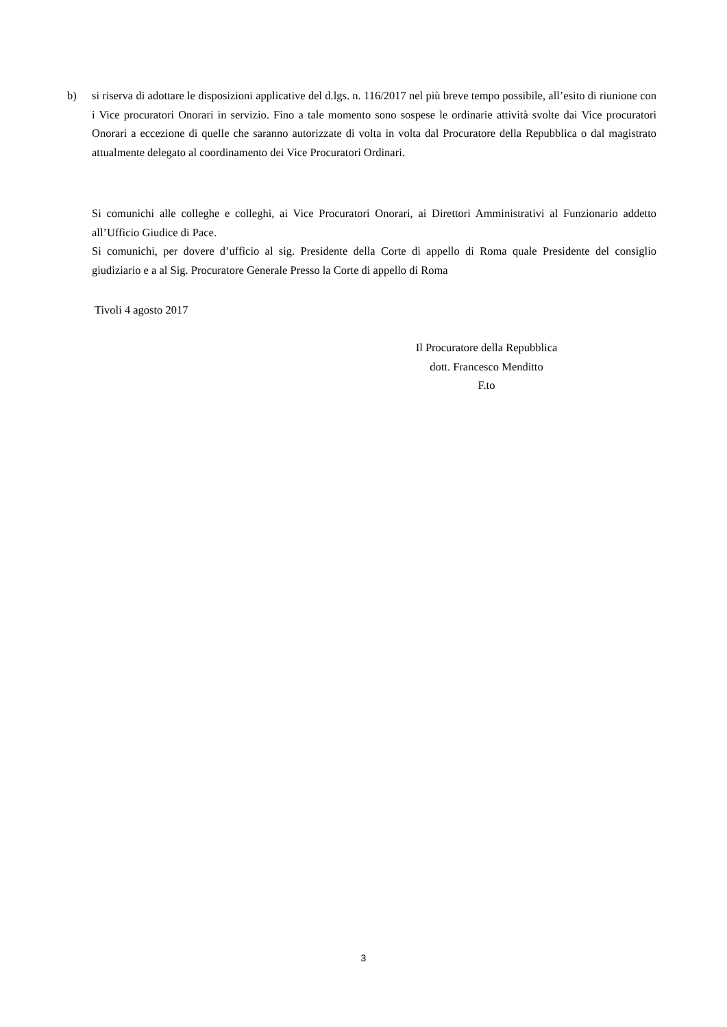b) si riserva di adottare le disposizioni applicative del d.lgs. n. 116/2017 nel più breve tempo possibile, all’esito di riunione con i Vice procuratori Onorari in servizio. Fino a tale momento sono sospese le ordinarie attività svolte dai Vice procuratori Onorari a eccezione di quelle che saranno autorizzate di volta in volta dal Procuratore della Repubblica o dal magistrato attualmente delegato al coordinamento dei Vice Procuratori Ordinari.
Si comunichi alle colleghe e colleghi, ai Vice Procuratori Onorari, ai Direttori Amministrativi al Funzionario addetto all’Ufficio Giudice di Pace.
Si comunichi, per dovere d’ufficio al sig. Presidente della Corte di appello di Roma quale Presidente del consiglio giudiziario e a al Sig. Procuratore Generale Presso la Corte di appello di Roma
Tivoli 4 agosto 2017
Il Procuratore della Repubblica
dott. Francesco Menditto
F.to
3